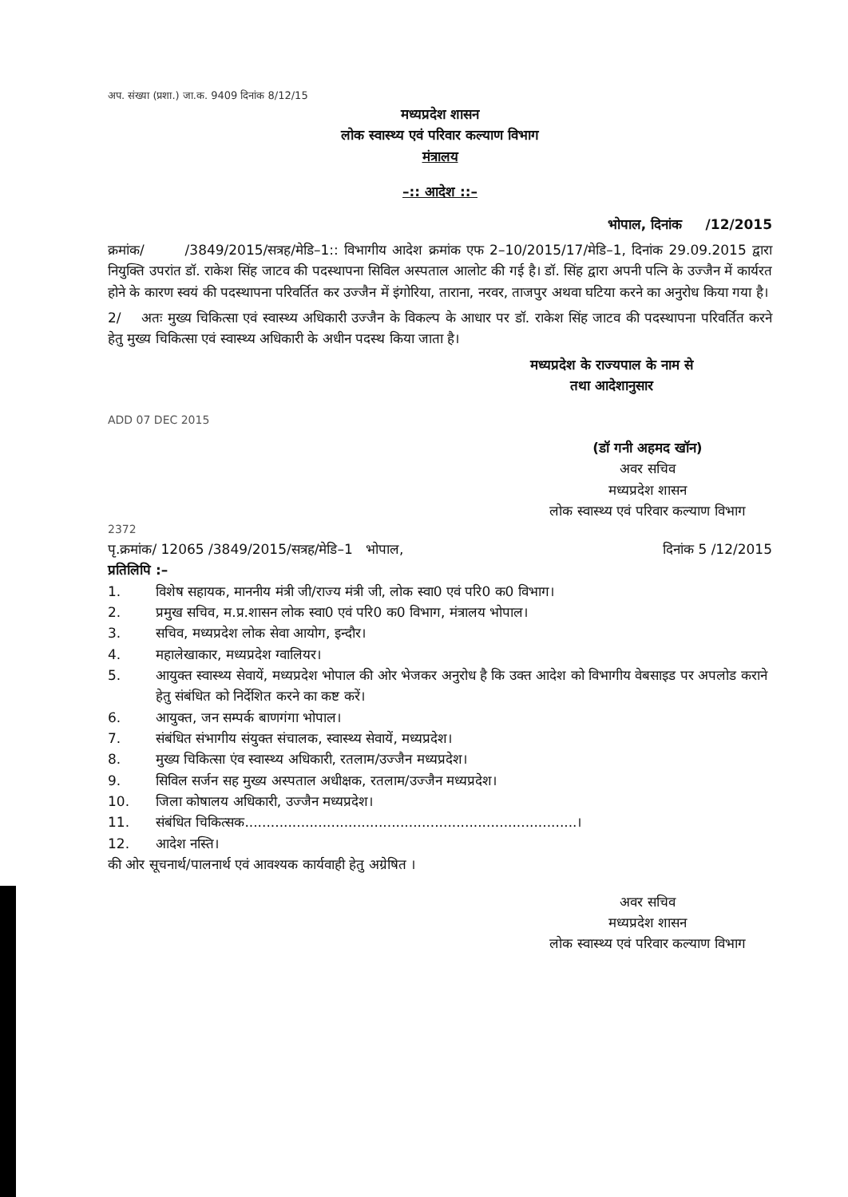अप. संख्या (प्रशा.) जा.क. 9409 दिनांक 8/12/15
मध्यप्रदेश शासन
लोक स्वास्थ्य एवं परिवार कल्याण विभाग
मंत्रालय
–:: आदेश ::–
भोपाल, दिनांक /12/2015
क्रमांक/ /3849/2015/सत्रह/मेडि–1:: विभागीय आदेश क्रमांक एफ 2–10/2015/17/मेडि–1, दिनांक 29.09.2015 द्वारा नियुक्ति उपरांत डॉ. राकेश सिंह जाटव की पदस्थापना सिविल अस्पताल आलोट की गई है। डॉ. सिंह द्वारा अपनी पत्नि के उज्जैन में कार्यरत होने के कारण स्वयं की पदस्थापना परिवर्तित कर उज्जैन में इंगोरिया, ताराना, नरवर, ताजपुर अथवा घटिया करने का अनुरोध किया गया है।
2/ अतः मुख्य चिकित्सा एवं स्वास्थ्य अधिकारी उज्जैन के विकल्प के आधार पर डॉ. राकेश सिंह जाटव की पदस्थापना परिवर्तित करने हेतु मुख्य चिकित्सा एवं स्वास्थ्य अधिकारी के अधीन पदस्थ किया जाता है।
मध्यप्रदेश के राज्यपाल के नाम से
तथा आदेशानुसार
ADD 07 DEC 2015
(डॉ गनी अहमद खॉन)
अवर सचिव
मध्यप्रदेश शासन
लोक स्वास्थ्य एवं परिवार कल्याण विभाग
2372
पृ.क्रमांक/ 12065 /3849/2015/सत्रह/मेडि–1 भोपाल, दिनांक 5 /12/2015
प्रतिलिपि :–
1. विशेष सहायक, माननीय मंत्री जी/राज्य मंत्री जी, लोक स्वा0 एवं परि0 क0 विभाग।
2. प्रमुख सचिव, म.प्र.शासन लोक स्वा0 एवं परि0 क0 विभाग, मंत्रालय भोपाल।
3. सचिव, मध्यप्रदेश लोक सेवा आयोग, इन्दौर।
4. महालेखाकार, मध्यप्रदेश ग्वालियर।
5. आयुक्त स्वास्थ्य सेवायें, मध्यप्रदेश भोपाल की ओर भेजकर अनुरोध है कि उक्त आदेश को विभागीय वेबसाइड पर अपलोड कराने हेतु संबंधित को निर्देशित करने का कष्ट करें।
6. आयुक्त, जन सम्पर्क बाणगंगा भोपाल।
7. संबंधित संभागीय संयुक्त संचालक, स्वास्थ्य सेवायें, मध्यप्रदेश।
8. मुख्य चिकित्सा एंव स्वास्थ्य अधिकारी, रतलाम/उज्जैन मध्यप्रदेश।
9. सिविल सर्जन सह मुख्य अस्पताल अधीक्षक, रतलाम/उज्जैन मध्यप्रदेश।
10. जिला कोषालय अधिकारी, उज्जैन मध्यप्रदेश।
11. संबंधित चिकित्सक.............................................................................।
12. आदेश नस्ति।
की ओर सूचनार्थ/पालनार्थ एवं आवश्यक कार्यवाही हेतु अग्रेषित ।
अवर सचिव
मध्यप्रदेश शासन
लोक स्वास्थ्य एवं परिवार कल्याण विभाग